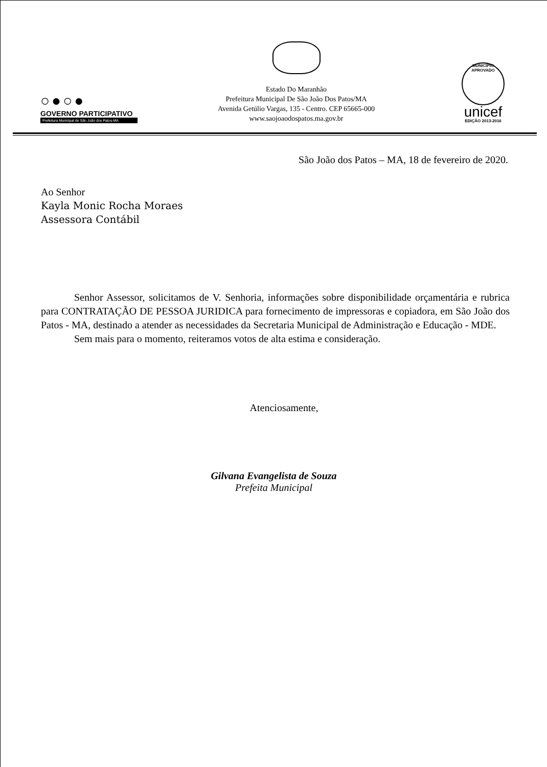○●○●
GOVERNO PARTICIPATIVO
Prefeitura Municipal de São João dos Patos-MA
Estado Do Maranhão
Prefeitura Municipal De São João Dos Patos/MA
Avenida Getúlio Vargas, 135 - Centro. CEP 65665-000
www.saojoaodospatos.ma.gov.br
MUNICÍPIO APROVADO
unicef
EDIÇÃO 2013-2016
São João dos Patos – MA, 18 de fevereiro de 2020.
Ao Senhor
Kayla Monic Rocha Moraes
Assessora Contábil
Senhor Assessor, solicitamos de V. Senhoria, informações sobre disponibilidade orçamentária e rubrica para CONTRATAÇÃO DE PESSOA JURIDICA para fornecimento de impressoras e copiadora, em São João dos Patos - MA, destinado a atender as necessidades da Secretaria Municipal de Administração e Educação - MDE.
Sem mais para o momento, reiteramos votos de alta estima e consideração.
Atenciosamente,
Gilvana Evangelista de Souza
Prefeita Municipal